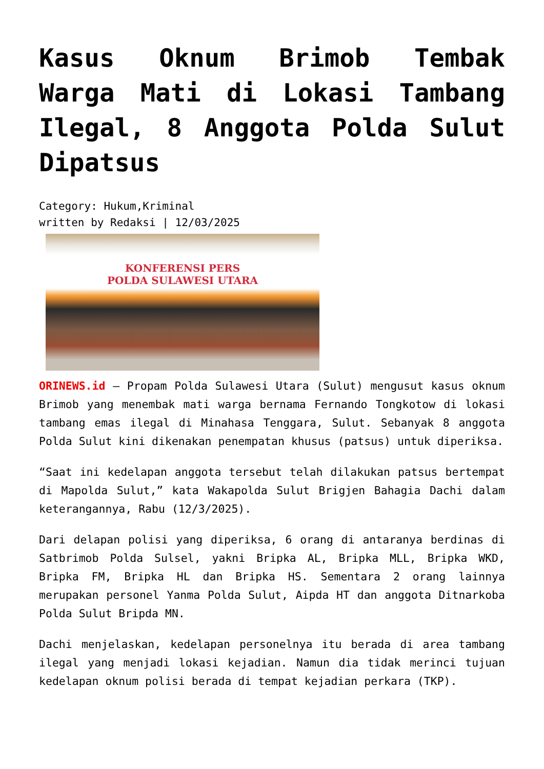Kasus Oknum Brimob Tembak Warga Mati di Lokasi Tambang Ilegal, 8 Anggota Polda Sulut Dipatsus
Category: Hukum,Kriminal
written by Redaksi | 12/03/2025
KONFERENSI PERS
POLDA SULAWESI UTARA
ORINEWS.id – Propam Polda Sulawesi Utara (Sulut) mengusut kasus oknum Brimob yang menembak mati warga bernama Fernando Tongkotow di lokasi tambang emas ilegal di Minahasa Tenggara, Sulut. Sebanyak 8 anggota Polda Sulut kini dikenakan penempatan khusus (patsus) untuk diperiksa.
“Saat ini kedelapan anggota tersebut telah dilakukan patsus bertempat di Mapolda Sulut,” kata Wakapolda Sulut Brigjen Bahagia Dachi dalam keterangannya, Rabu (12/3/2025).
Dari delapan polisi yang diperiksa, 6 orang di antaranya berdinas di Satbrimob Polda Sulsel, yakni Bripka AL, Bripka MLL, Bripka WKD, Bripka FM, Bripka HL dan Bripka HS. Sementara 2 orang lainnya merupakan personel Yanma Polda Sulut, Aipda HT dan anggota Ditnarkoba Polda Sulut Bripda MN.
Dachi menjelaskan, kedelapan personelnya itu berada di area tambang ilegal yang menjadi lokasi kejadian. Namun dia tidak merinci tujuan kedelapan oknum polisi berada di tempat kejadian perkara (TKP).